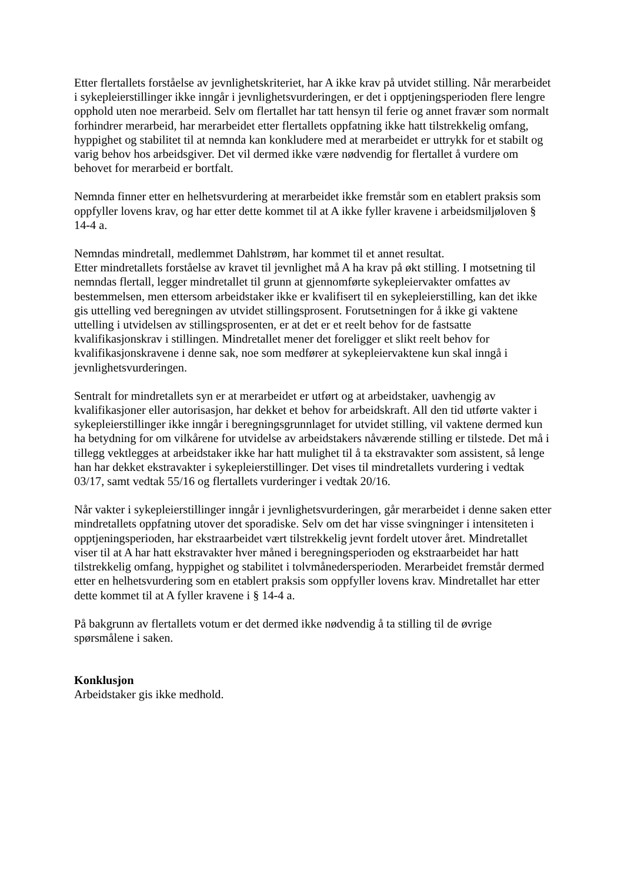Etter flertallets forståelse av jevnlighetskriteriet, har A ikke krav på utvidet stilling. Når merarbeidet i sykepleierstillinger ikke inngår i jevnlighetsvurderingen, er det i opptjeningsperioden flere lengre opphold uten noe merarbeid. Selv om flertallet har tatt hensyn til ferie og annet fravær som normalt forhindrer merarbeid, har merarbeidet etter flertallets oppfatning ikke hatt tilstrekkelig omfang, hyppighet og stabilitet til at nemnda kan konkludere med at merarbeidet er uttrykk for et stabilt og varig behov hos arbeidsgiver. Det vil dermed ikke være nødvendig for flertallet å vurdere om behovet for merarbeid er bortfalt.
Nemnda finner etter en helhetsvurdering at merarbeidet ikke fremstår som en etablert praksis som oppfyller lovens krav, og har etter dette kommet til at A ikke fyller kravene i arbeidsmiljøloven § 14-4 a.
Nemndas mindretall, medlemmet Dahlstrøm, har kommet til et annet resultat.
Etter mindretallets forståelse av kravet til jevnlighet må A ha krav på økt stilling. I motsetning til nemndas flertall, legger mindretallet til grunn at gjennomførte sykepleiervakter omfattes av bestemmelsen, men ettersom arbeidstaker ikke er kvalifisert til en sykepleierstilling, kan det ikke gis uttelling ved beregningen av utvidet stillingsprosent. Forutsetningen for å ikke gi vaktene uttelling i utvidelsen av stillingsprosenten, er at det er et reelt behov for de fastsatte kvalifikasjonskrav i stillingen. Mindretallet mener det foreligger et slikt reelt behov for kvalifikasjonskravene i denne sak, noe som medfører at sykepleiervaktene kun skal inngå i jevnlighetsvurderingen.
Sentralt for mindretallets syn er at merarbeidet er utført og at arbeidstaker, uavhengig av kvalifikasjoner eller autorisasjon, har dekket et behov for arbeidskraft. All den tid utførte vakter i sykepleierstillinger ikke inngår i beregningsgrunnlaget for utvidet stilling, vil vaktene dermed kun ha betydning for om vilkårene for utvidelse av arbeidstakers nåværende stilling er tilstede. Det må i tillegg vektlegges at arbeidstaker ikke har hatt mulighet til å ta ekstravakter som assistent, så lenge han har dekket ekstravakter i sykepleierstillinger. Det vises til mindretallets vurdering i vedtak 03/17, samt vedtak 55/16 og flertallets vurderinger i vedtak 20/16.
Når vakter i sykepleierstillinger inngår i jevnlighetsvurderingen, går merarbeidet i denne saken etter mindretallets oppfatning utover det sporadiske. Selv om det har visse svingninger i intensiteten i opptjeningsperioden, har ekstraarbeidet vært tilstrekkelig jevnt fordelt utover året. Mindretallet viser til at A har hatt ekstravakter hver måned i beregningsperioden og ekstraarbeidet har hatt tilstrekkelig omfang, hyppighet og stabilitet i tolvmånedersperioden. Merarbeidet fremstår dermed etter en helhetsvurdering som en etablert praksis som oppfyller lovens krav. Mindretallet har etter dette kommet til at A fyller kravene i § 14-4 a.
På bakgrunn av flertallets votum er det dermed ikke nødvendig å ta stilling til de øvrige spørsmålene i saken.
Konklusjon
Arbeidstaker gis ikke medhold.